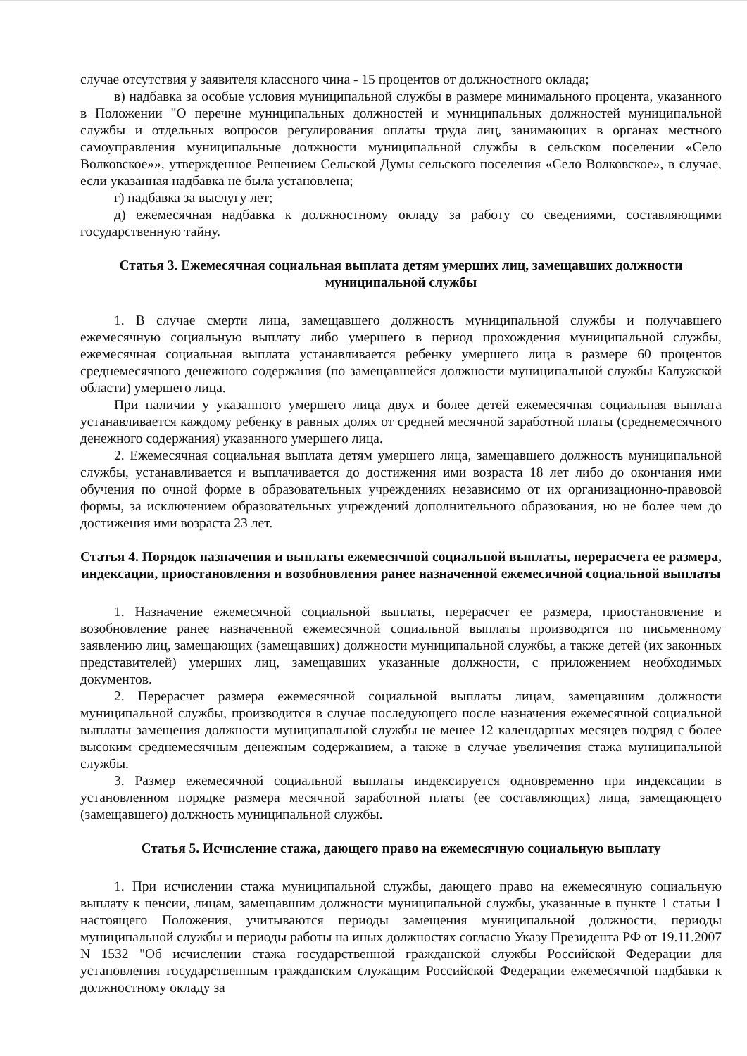случае отсутствия у заявителя классного чина - 15 процентов от должностного оклада;
в) надбавка за особые условия муниципальной службы в размере минимального процента, указанного в Положении "О перечне муниципальных должностей и муниципальных должностей муниципальной службы и отдельных вопросов регулирования оплаты труда лиц, занимающих в органах местного самоуправления муниципальные должности муниципальной службы в сельском поселении «Село Волковское»», утвержденное Решением Сельской Думы сельского поселения «Село Волковское», в случае, если указанная надбавка не была установлена;
г) надбавка за выслугу лет;
д) ежемесячная надбавка к должностному окладу за работу со сведениями, составляющими государственную тайну.
Статья 3. Ежемесячная социальная выплата детям умерших лиц, замещавших должности муниципальной службы
1. В случае смерти лица, замещавшего должность муниципальной службы и получавшего ежемесячную социальную выплату либо умершего в период прохождения муниципальной службы, ежемесячная социальная выплата устанавливается ребенку умершего лица в размере 60 процентов среднемесячного денежного содержания (по замещавшейся должности муниципальной службы Калужской области) умершего лица.
При наличии у указанного умершего лица двух и более детей ежемесячная социальная выплата устанавливается каждому ребенку в равных долях от средней месячной заработной платы (среднемесячного денежного содержания) указанного умершего лица.
2. Ежемесячная социальная выплата детям умершего лица, замещавшего должность муниципальной службы, устанавливается и выплачивается до достижения ими возраста 18 лет либо до окончания ими обучения по очной форме в образовательных учреждениях независимо от их организационно-правовой формы, за исключением образовательных учреждений дополнительного образования, но не более чем до достижения ими возраста 23 лет.
Статья 4. Порядок назначения и выплаты ежемесячной социальной выплаты, перерасчета ее размера, индексации, приостановления и возобновления ранее назначенной ежемесячной социальной выплаты
1. Назначение ежемесячной социальной выплаты, перерасчет ее размера, приостановление и возобновление ранее назначенной ежемесячной социальной выплаты производятся по письменному заявлению лиц, замещающих (замещавших) должности муниципальной службы, а также детей (их законных представителей) умерших лиц, замещавших указанные должности, с приложением необходимых документов.
2. Перерасчет размера ежемесячной социальной выплаты лицам, замещавшим должности муниципальной службы, производится в случае последующего после назначения ежемесячной социальной выплаты замещения должности муниципальной службы не менее 12 календарных месяцев подряд с более высоким среднемесячным денежным содержанием, а также в случае увеличения стажа муниципальной службы.
3. Размер ежемесячной социальной выплаты индексируется одновременно при индексации в установленном порядке размера месячной заработной платы (ее составляющих) лица, замещающего (замещавшего) должность муниципальной службы.
Статья 5. Исчисление стажа, дающего право на ежемесячную социальную выплату
1. При исчислении стажа муниципальной службы, дающего право на ежемесячную социальную выплату к пенсии, лицам, замещавшим должности муниципальной службы, указанные в пункте 1 статьи 1 настоящего Положения, учитываются периоды замещения муниципальной должности, периоды муниципальной службы и периоды работы на иных должностях согласно Указу Президента РФ от 19.11.2007 N 1532 "Об исчислении стажа государственной гражданской службы Российской Федерации для установления государственным гражданским служащим Российской Федерации ежемесячной надбавки к должностному окладу за